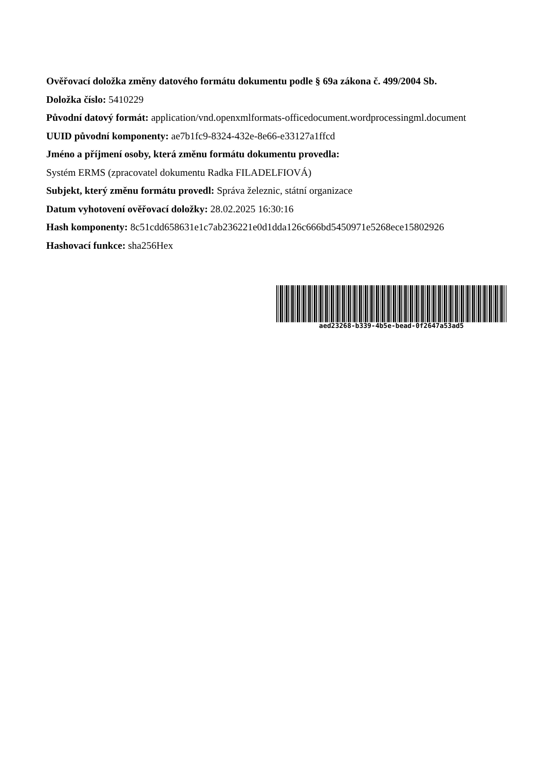Ověřovací doložka změny datového formátu dokumentu podle § 69a zákona č. 499/2004 Sb.
Doložka číslo: 5410229
Původní datový formát: application/vnd.openxmlformats-officedocument.wordprocessingml.document
UUID původní komponenty: ae7b1fc9-8324-432e-8e66-e33127a1ffcd
Jméno a příjmení osoby, která změnu formátu dokumentu provedla:
Systém ERMS (zpracovatel dokumentu Radka FILADELFIOVÁ)
Subjekt, který změnu formátu provedl: Správa železnic, státní organizace
Datum vyhotovení ověřovací doložky: 28.02.2025 16:30:16
Hash komponenty: 8c51cdd658631e1c7ab236221e0d1dda126c666bd5450971e5268ece15802926
Hashovací funkce: sha256Hex
aed23268-b339-4b5e-bead-0f2647a53ad5